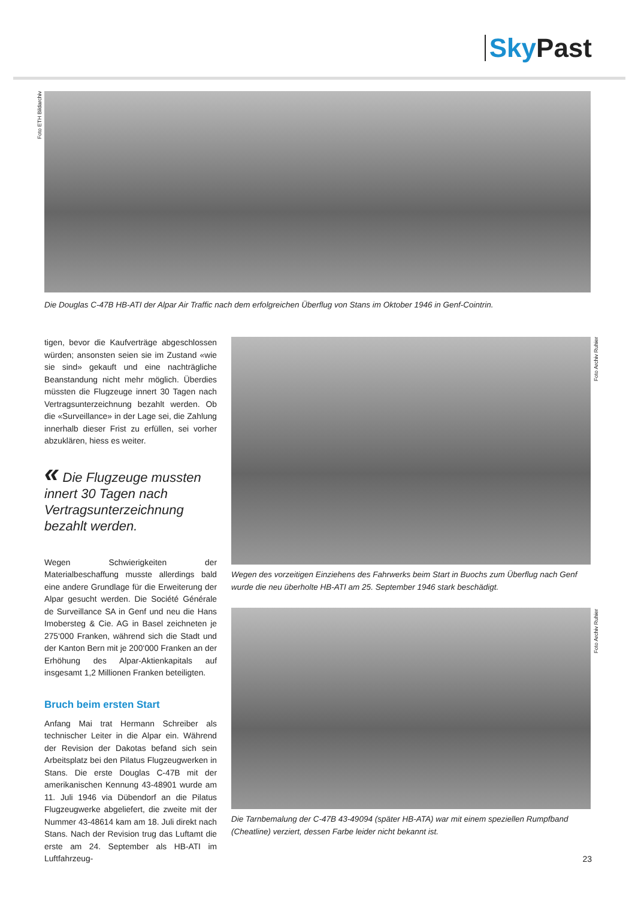Sky Past
Foto ETH Bildarchiv
Die Douglas C-47B HB-ATI der Alpar Air Traffic nach dem erfolgreichen Überflug von Stans im Oktober 1946 in Genf-Cointrin.
tigen, bevor die Kaufverträge abgeschlossen würden; ansonsten seien sie im Zustand «wie sie sind» gekauft und eine nachträgliche Beanstandung nicht mehr möglich. Überdies müssten die Flugzeuge innert 30 Tagen nach Vertragsunterzeichnung bezahlt werden. Ob die «Surveillance» in der Lage sei, die Zahlung innerhalb dieser Frist zu erfüllen, sei vorher abzuklären, hiess es weiter.
« Die Flugzeuge mussten innert 30 Tagen nach Vertragsunterzeichnung bezahlt werden.
Wegen Schwierigkeiten der Materialbeschaffung musste allerdings bald eine andere Grundlage für die Erweiterung der Alpar gesucht werden. Die Société Générale de Surveillance SA in Genf und neu die Hans Imobersteg & Cie. AG in Basel zeichneten je 275‘000 Franken, während sich die Stadt und der Kanton Bern mit je 200‘000 Franken an der Erhöhung des Alpar-Aktienkapitals auf insgesamt 1,2 Millionen Franken beteiligten.
Bruch beim ersten Start
Anfang Mai trat Hermann Schreiber als technischer Leiter in die Alpar ein. Während der Revision der Dakotas befand sich sein Arbeitsplatz bei den Pilatus Flugzeugwerken in Stans. Die erste Douglas C-47B mit der amerikanischen Kennung 43-48901 wurde am 11. Juli 1946 via Dübendorf an die Pilatus Flugzeugwerke abgeliefert, die zweite mit der Nummer 43-48614 kam am 18. Juli direkt nach Stans. Nach der Revision trug das Luftamt die erste am 24. September als HB-ATI im Luftfahrzeug-
Wegen des vorzeitigen Einziehens des Fahrwerks beim Start in Buochs zum Überflug nach Genf wurde die neu überholte HB-ATI am 25. September 1946 stark beschädigt.
Die Tarnbemalung der C-47B 43-49094 (später HB-ATA) war mit einem speziellen Rumpfband (Cheatline) verziert, dessen Farbe leider nicht bekannt ist.
Foto Archiv Ruhier
Foto Archiv Ruhier
23